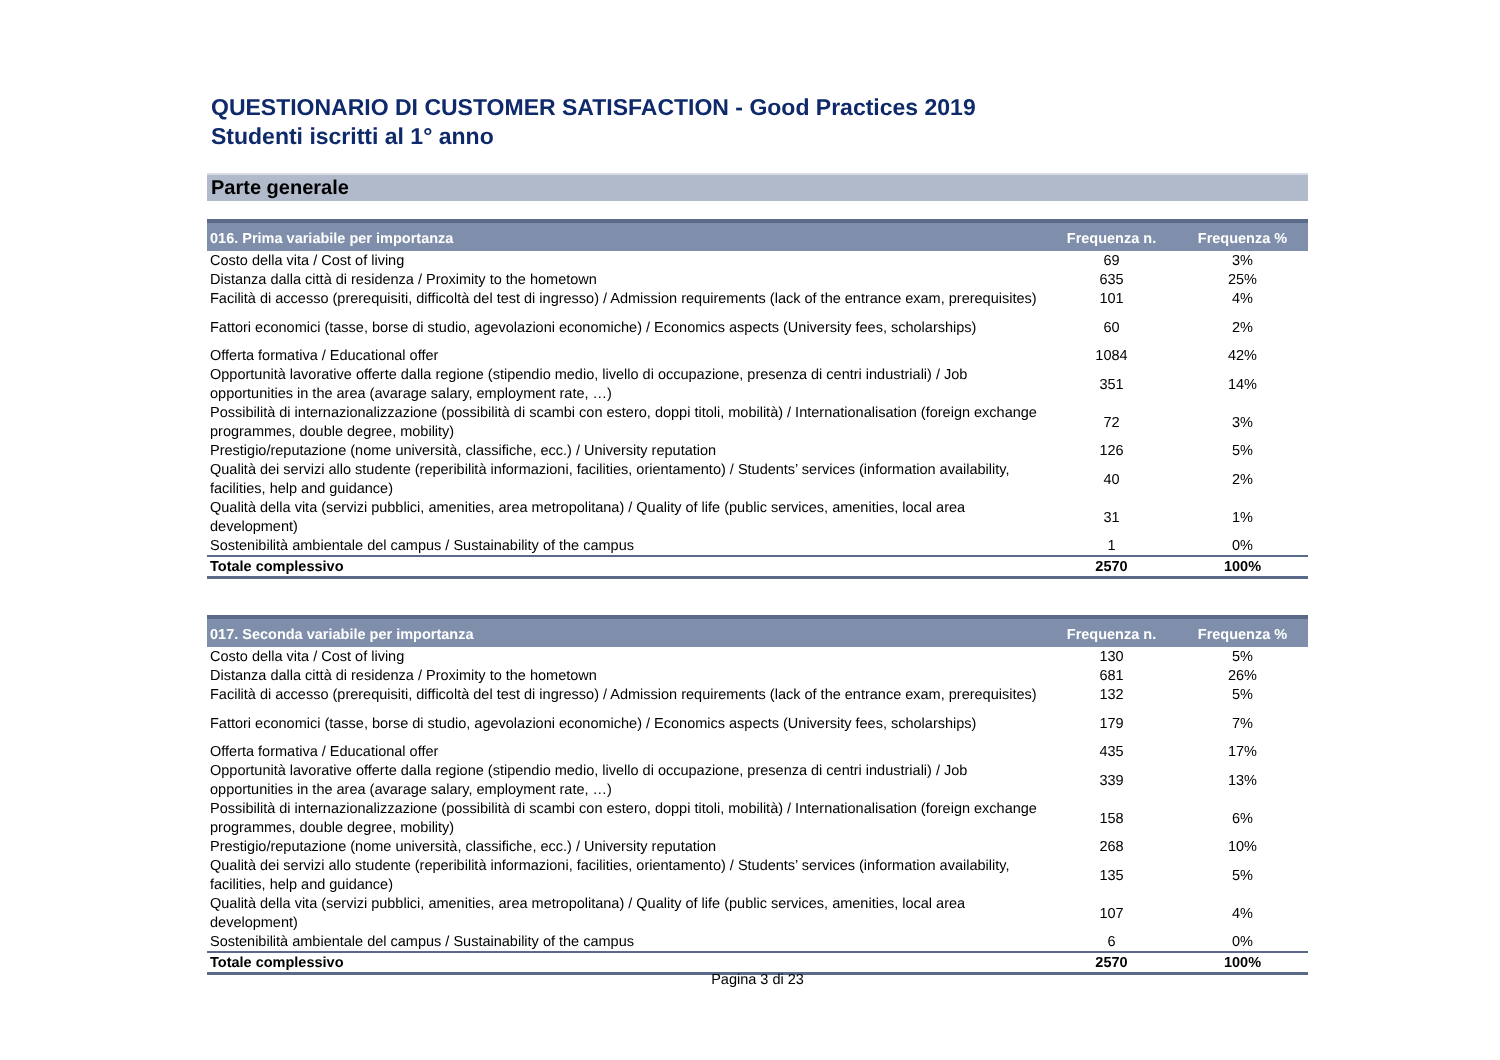QUESTIONARIO DI CUSTOMER SATISFACTION - Good Practices 2019
Studenti iscritti al 1° anno
Parte generale
| 016. Prima variabile per importanza | Frequenza n. | Frequenza % |
| --- | --- | --- |
| Costo della vita / Cost of living | 69 | 3% |
| Distanza dalla città di residenza / Proximity to the hometown | 635 | 25% |
| Facilità di accesso (prerequisiti, difficoltà del test di ingresso) / Admission requirements (lack of the entrance exam, prerequisites) | 101 | 4% |
| Fattori economici (tasse, borse di studio, agevolazioni economiche) / Economics aspects (University fees, scholarships) | 60 | 2% |
| Offerta formativa / Educational offer | 1084 | 42% |
| Opportunità lavorative offerte dalla regione (stipendio medio, livello di occupazione, presenza di centri industriali) / Job opportunities in the area (avarage salary, employment rate, …) | 351 | 14% |
| Possibilità di internazionalizzazione (possibilità di scambi con estero, doppi titoli, mobilità) / Internationalisation (foreign exchange programmes, double degree, mobility) | 72 | 3% |
| Prestigio/reputazione (nome università, classifiche, ecc.) / University reputation | 126 | 5% |
| Qualità dei servizi allo studente (reperibilità informazioni, facilities, orientamento) / Students’ services (information availability, facilities, help and guidance) | 40 | 2% |
| Qualità della vita (servizi pubblici, amenities, area metropolitana) / Quality of life (public services, amenities, local area development) | 31 | 1% |
| Sostenibilità ambientale del campus / Sustainability of the campus | 1 | 0% |
| Totale complessivo | 2570 | 100% |
| 017. Seconda variabile per importanza | Frequenza n. | Frequenza % |
| --- | --- | --- |
| Costo della vita / Cost of living | 130 | 5% |
| Distanza dalla città di residenza / Proximity to the hometown | 681 | 26% |
| Facilità di accesso (prerequisiti, difficoltà del test di ingresso) / Admission requirements (lack of the entrance exam, prerequisites) | 132 | 5% |
| Fattori economici (tasse, borse di studio, agevolazioni economiche) / Economics aspects (University fees, scholarships) | 179 | 7% |
| Offerta formativa / Educational offer | 435 | 17% |
| Opportunità lavorative offerte dalla regione (stipendio medio, livello di occupazione, presenza di centri industriali) / Job opportunities in the area (avarage salary, employment rate, …) | 339 | 13% |
| Possibilità di internazionalizzazione (possibilità di scambi con estero, doppi titoli, mobilità) / Internationalisation (foreign exchange programmes, double degree, mobility) | 158 | 6% |
| Prestigio/reputazione (nome università, classifiche, ecc.) / University reputation | 268 | 10% |
| Qualità dei servizi allo studente (reperibilità informazioni, facilities, orientamento) / Students’ services (information availability, facilities, help and guidance) | 135 | 5% |
| Qualità della vita (servizi pubblici, amenities, area metropolitana) / Quality of life (public services, amenities, local area development) | 107 | 4% |
| Sostenibilità ambientale del campus / Sustainability of the campus | 6 | 0% |
| Totale complessivo | 2570 | 100% |
Pagina 3 di 23